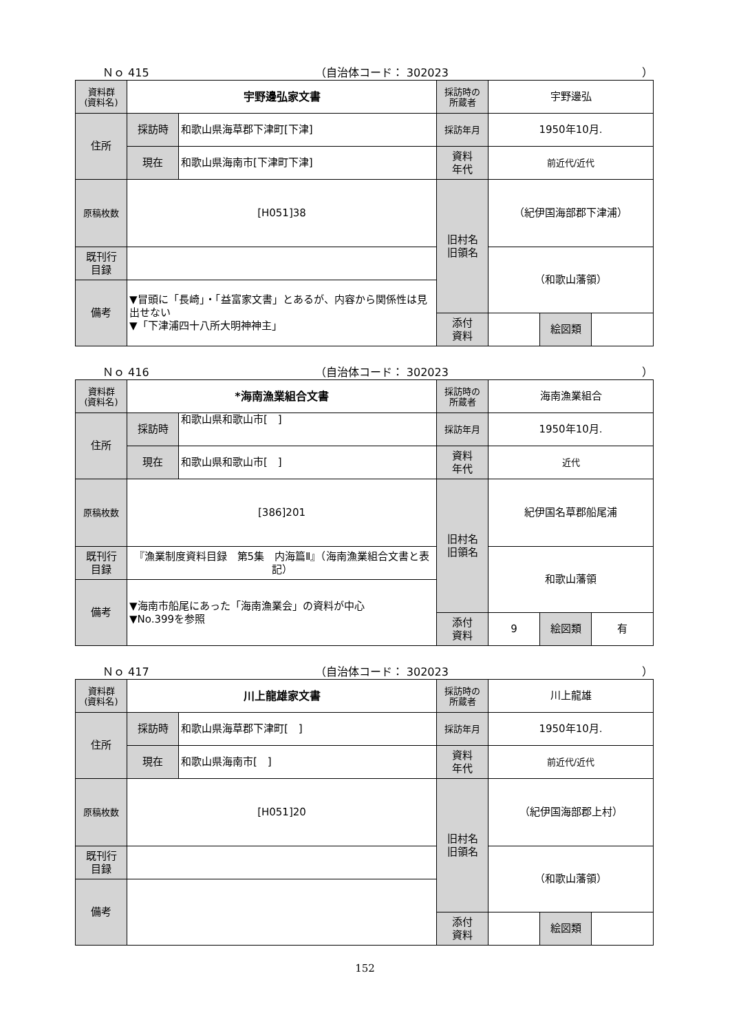Ｎｏ 415 （自治体コード： 302023 ）
| 資料群 (資料名) | 宇野邊弘家文書 | | 採訪時の 所蔵者 | 宇野邊弘 | | |
| 住所 | 採訪時 | 和歌山県海草郡下津町[下津] | 採訪年月 | 1950年10月. | | |
| | 現在 | 和歌山県海南市[下津町下津] | 資料 年代 | 前近代/近代 | | |
| 原稿枚数 | [H051]38 | | 旧村名 旧領名 | （紀伊国海部郡下津浦） | | |
| 既刊行 目録 | | | | （和歌山藩領） | | |
| 備考 | ▼冒頭に「長崎」・「益富家文書」とあるが、内容から関係性は見出せない ▼「下津浦四十八所大明神神主」 | | | | | |
| | | | 添付 資料 | | 絵図類 | |
Ｎｏ 416 （自治体コード： 302023 ）
| 資料群 (資料名) | *海南漁業組合文書 | | 採訪時の 所蔵者 | 海南漁業組合 | | |
| 住所 | 採訪時 | 和歌山県和歌山市[ ] | 採訪年月 | 1950年10月. | | |
| | 現在 | 和歌山県和歌山市[ ] | 資料 年代 | 近代 | | |
| 原稿枚数 | [386]201 | | 旧村名 旧領名 | 紀伊国名草郡船尾浦 | | |
| 既刊行 目録 | 『漁業制度資料目録 第5集 内海篇Ⅱ』（海南漁業組合文書と表記） | | | 和歌山藩領 | | |
| 備考 | ▼海南市船尾にあった「海南漁業会」の資料が中心 ▼No.399を参照 | | | | | |
| | | | 添付 資料 | 9 | 絵図類 | 有 |
Ｎｏ 417 （自治体コード： 302023 ）
| 資料群 (資料名) | 川上龍雄家文書 | | 採訪時の 所蔵者 | 川上龍雄 | | |
| 住所 | 採訪時 | 和歌山県海草郡下津町[ ] | 採訪年月 | 1950年10月. | | |
| | 現在 | 和歌山県海南市[ ] | 資料 年代 | 前近代/近代 | | |
| 原稿枚数 | [H051]20 | | 旧村名 旧領名 | （紀伊国海部郡上村） | | |
| 既刊行 目録 | | | | （和歌山藩領） | | |
| 備考 | | | | | | |
| | | | 添付 資料 | | 絵図類 | |
152